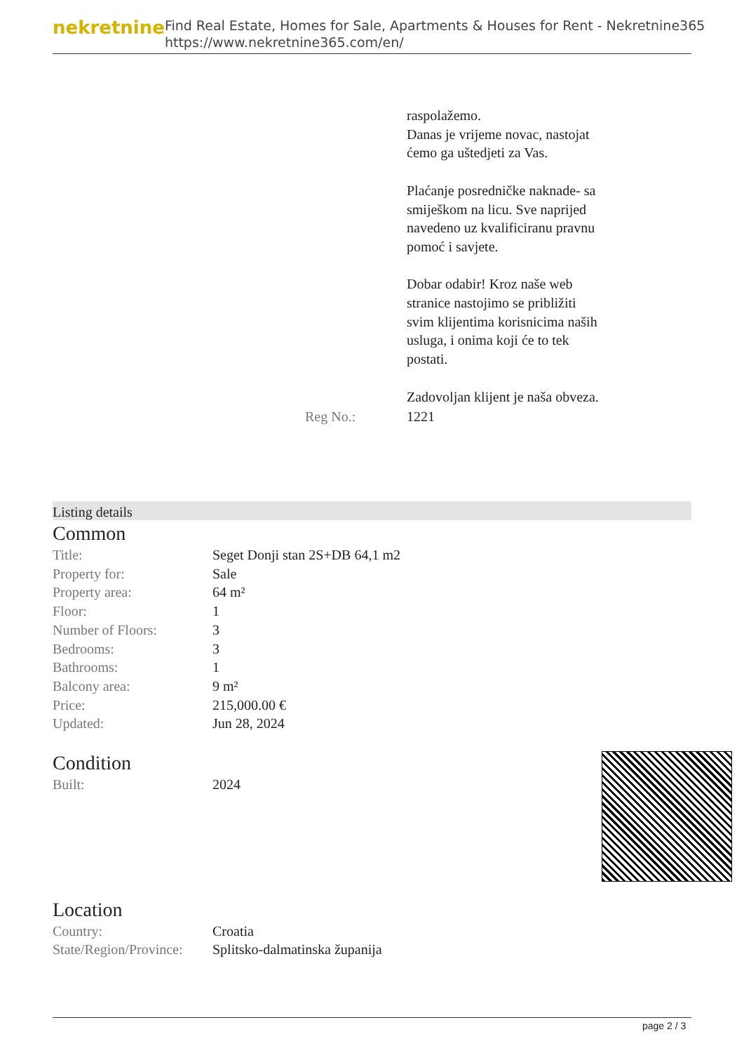nekretnine
Find Real Estate, Homes for Sale, Apartments & Houses for Rent - Nekretnine365
https://www.nekretnine365.com/en/
| | | raspolažemo. Danas je vrijeme novac, nastojat ćemo ga uštedjeti za Vas. Plaćanje posredničke naknade- sa smiješkom na licu. Sve naprijed navedeno uz kvalificiranu pravnu pomoć i savjete. Dobar odabir! Kroz naše web stranice nastojimo se približiti svim klijentima korisnicima naših usluga, i onima koji će to tek postati. Zadovoljan klijent je naša obveza. |
| | Reg No.: | 1221 |
Listing details
Common
| Title: | Seget Donji stan 2S+DB 64,1 m2 |
| Property for: | Sale |
| Property area: | 64 m² |
| Floor: | 1 |
| Number of Floors: | 3 |
| Bedrooms: | 3 |
| Bathrooms: | 1 |
| Balcony area: | 9 m² |
| Price: | 215,000.00 € |
| Updated: | Jun 28, 2024 |
Condition
| Built: | 2024 |
Location
| Country: | Croatia |
| State/Region/Province: | Splitsko-dalmatinska županija |
page 2 / 3